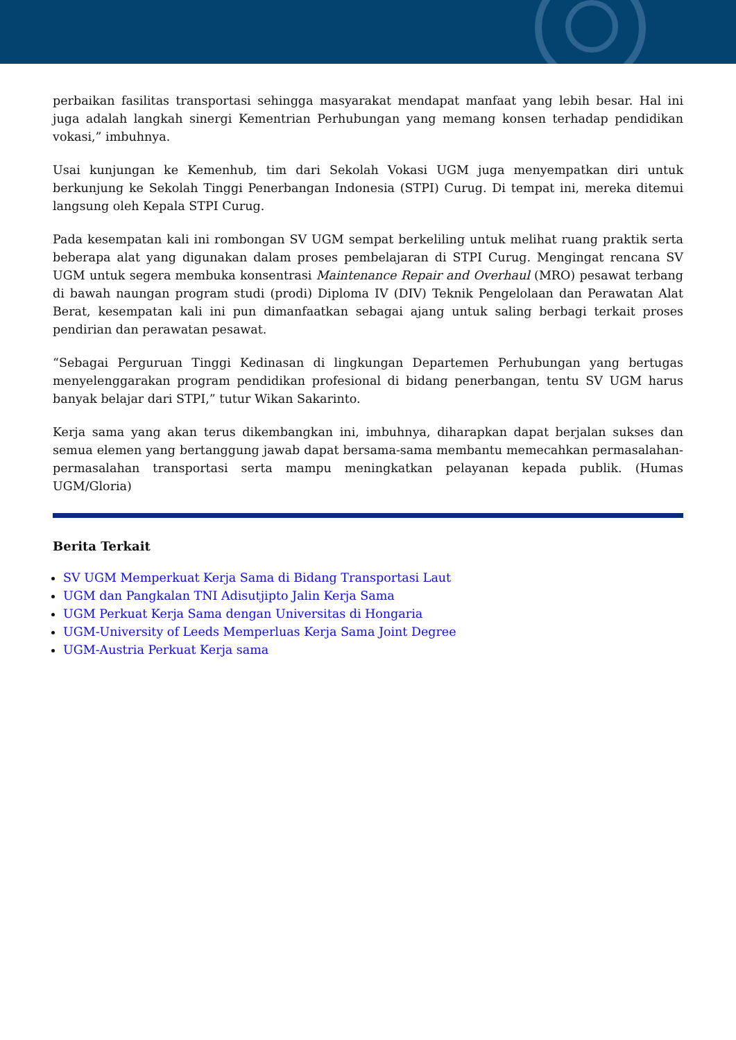perbaikan fasilitas transportasi sehingga masyarakat mendapat manfaat yang lebih besar. Hal ini juga adalah langkah sinergi Kementrian Perhubungan yang memang konsen terhadap pendidikan vokasi,” imbuhnya.
Usai kunjungan ke Kemenhub, tim dari Sekolah Vokasi UGM juga menyempatkan diri untuk berkunjung ke Sekolah Tinggi Penerbangan Indonesia (STPI) Curug. Di tempat ini, mereka ditemui langsung oleh Kepala STPI Curug.
Pada kesempatan kali ini rombongan SV UGM sempat berkeliling untuk melihat ruang praktik serta beberapa alat yang digunakan dalam proses pembelajaran di STPI Curug. Mengingat rencana SV UGM untuk segera membuka konsentrasi Maintenance Repair and Overhaul (MRO) pesawat terbang di bawah naungan program studi (prodi) Diploma IV (DIV) Teknik Pengelolaan dan Perawatan Alat Berat, kesempatan kali ini pun dimanfaatkan sebagai ajang untuk saling berbagi terkait proses pendirian dan perawatan pesawat.
“Sebagai Perguruan Tinggi Kedinasan di lingkungan Departemen Perhubungan yang bertugas menyelenggarakan program pendidikan profesional di bidang penerbangan, tentu SV UGM harus banyak belajar dari STPI,” tutur Wikan Sakarinto.
Kerja sama yang akan terus dikembangkan ini, imbuhnya, diharapkan dapat berjalan sukses dan semua elemen yang bertanggung jawab dapat bersama-sama membantu memecahkan permasalahan-permasalahan transportasi serta mampu meningkatkan pelayanan kepada publik. (Humas UGM/Gloria)
Berita Terkait
SV UGM Memperkuat Kerja Sama di Bidang Transportasi Laut
UGM dan Pangkalan TNI Adisutjipto Jalin Kerja Sama
UGM Perkuat Kerja Sama dengan Universitas di Hongaria
UGM-University of Leeds Memperluas Kerja Sama Joint Degree
UGM-Austria Perkuat Kerja sama